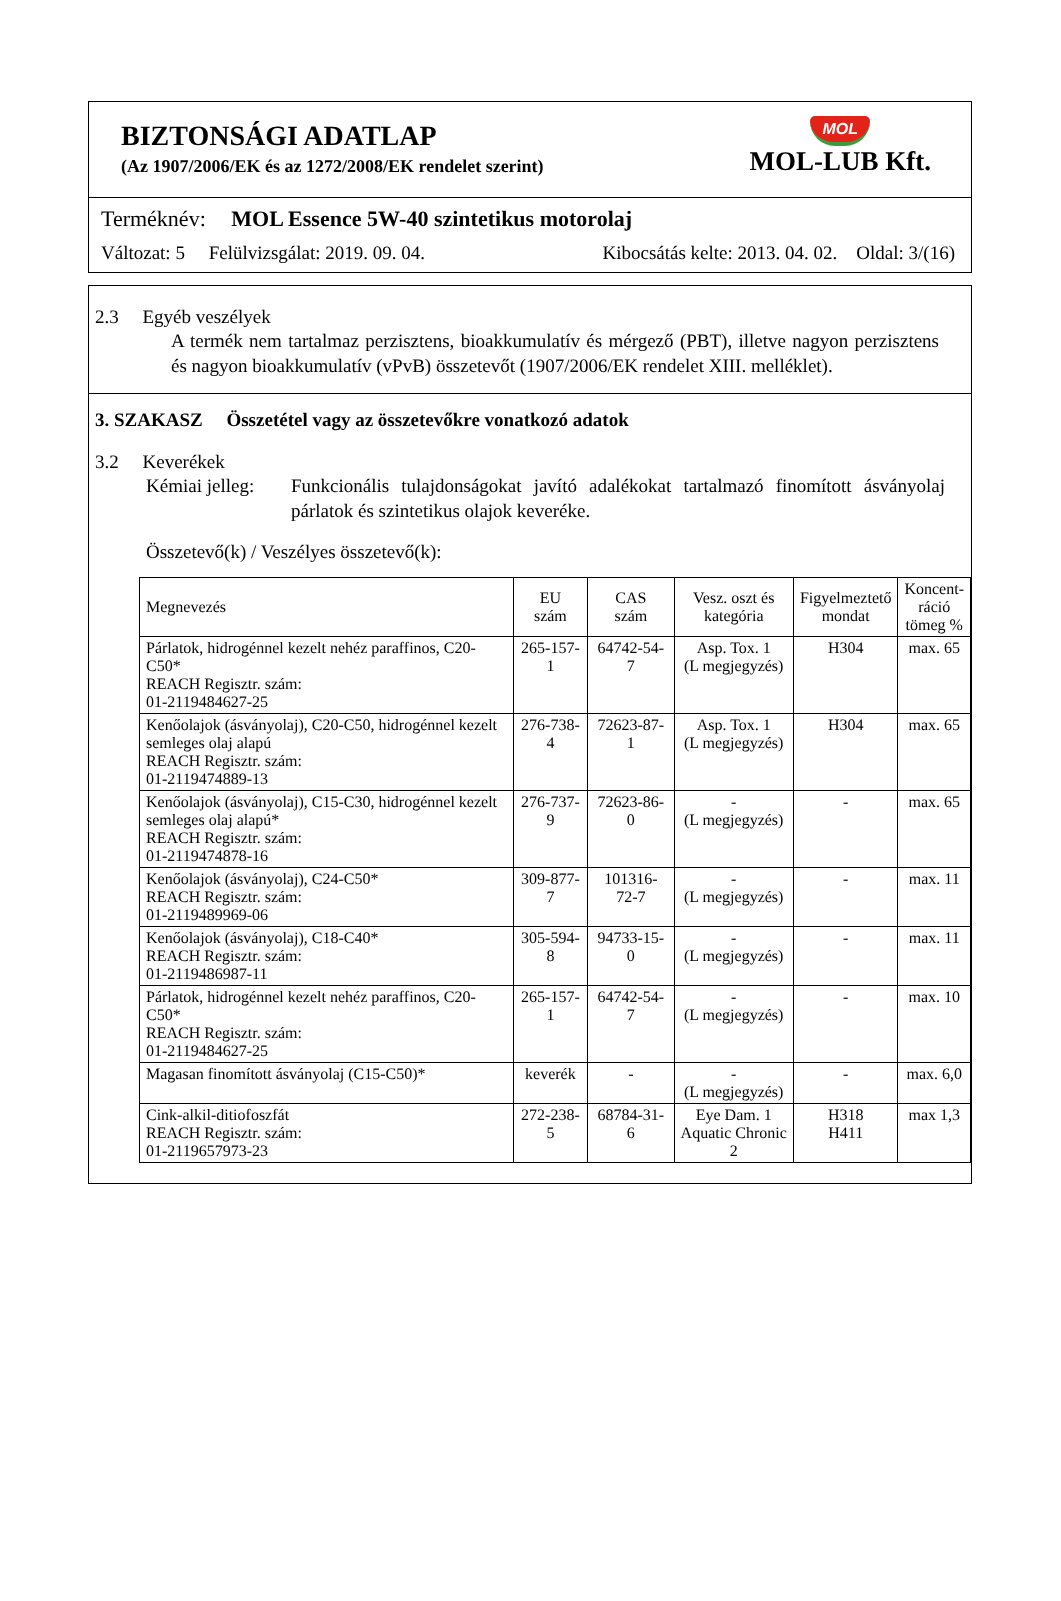BIZTONSÁGI ADATLAP
(Az 1907/2006/EK és az 1272/2008/EK rendelet szerint)
MOL
MOL-LUB Kft.
Terméknév: MOL Essence 5W-40 szintetikus motorolaj
Változat: 5 Felülvizsgálat: 2019. 09. 04. Kibocsátás kelte: 2013. 04. 02. Oldal: 3/(16)
2.3 Egyéb veszélyek
A termék nem tartalmaz perzisztens, bioakkumulatív és mérgező (PBT), illetve nagyon perzisztens és nagyon bioakkumulatív (vPvB) összetevőt (1907/2006/EK rendelet XIII. melléklet).
3. SZAKASZ Összetétel vagy az összetevőkre vonatkozó adatok
3.2 Keverékek
Kémiai jelleg: Funkcionális tulajdonságokat javító adalékokat tartalmazó finomított ásványolaj párlatok és szintetikus olajok keveréke.
Összetevő(k) / Veszélyes összetevő(k):
| Megnevezés | EU szám | CAS szám | Vesz. oszt és kategória | Figyelmeztető mondat | Koncent- ráció tömeg % |
| --- | --- | --- | --- | --- | --- |
| Párlatok, hidrogénnel kezelt nehéz paraffinos, C20-C50* REACH Regisztr. szám: 01-2119484627-25 | 265-157-1 | 64742-54-7 | Asp. Tox. 1 (L megjegyzés) | H304 | max. 65 |
| Kenőolajok (ásványolaj), C20-C50, hidrogénnel kezelt semleges olaj alapú REACH Regisztr. szám: 01-2119474889-13 | 276-738-4 | 72623-87-1 | Asp. Tox. 1 (L megjegyzés) | H304 | max. 65 |
| Kenőolajok (ásványolaj), C15-C30, hidrogénnel kezelt semleges olaj alapú* REACH Regisztr. szám: 01-2119474878-16 | 276-737-9 | 72623-86-0 | - (L megjegyzés) | - | max. 65 |
| Kenőolajok (ásványolaj), C24-C50* REACH Regisztr. szám: 01-2119489969-06 | 309-877-7 | 101316-72-7 | - (L megjegyzés) | - | max. 11 |
| Kenőolajok (ásványolaj), C18-C40* REACH Regisztr. szám: 01-2119486987-11 | 305-594-8 | 94733-15-0 | - (L megjegyzés) | - | max. 11 |
| Párlatok, hidrogénnel kezelt nehéz paraffinos, C20-C50* REACH Regisztr. szám: 01-2119484627-25 | 265-157-1 | 64742-54-7 | - (L megjegyzés) | - | max. 10 |
| Magasan finomított ásványolaj (C15-C50)* | keverék | - | - (L megjegyzés) | - | max. 6,0 |
| Cink-alkil-ditiofoszfát REACH Regisztr. szám: 01-2119657973-23 | 272-238-5 | 68784-31-6 | Eye Dam. 1 Aquatic Chronic 2 | H318 H411 | max 1,3 |